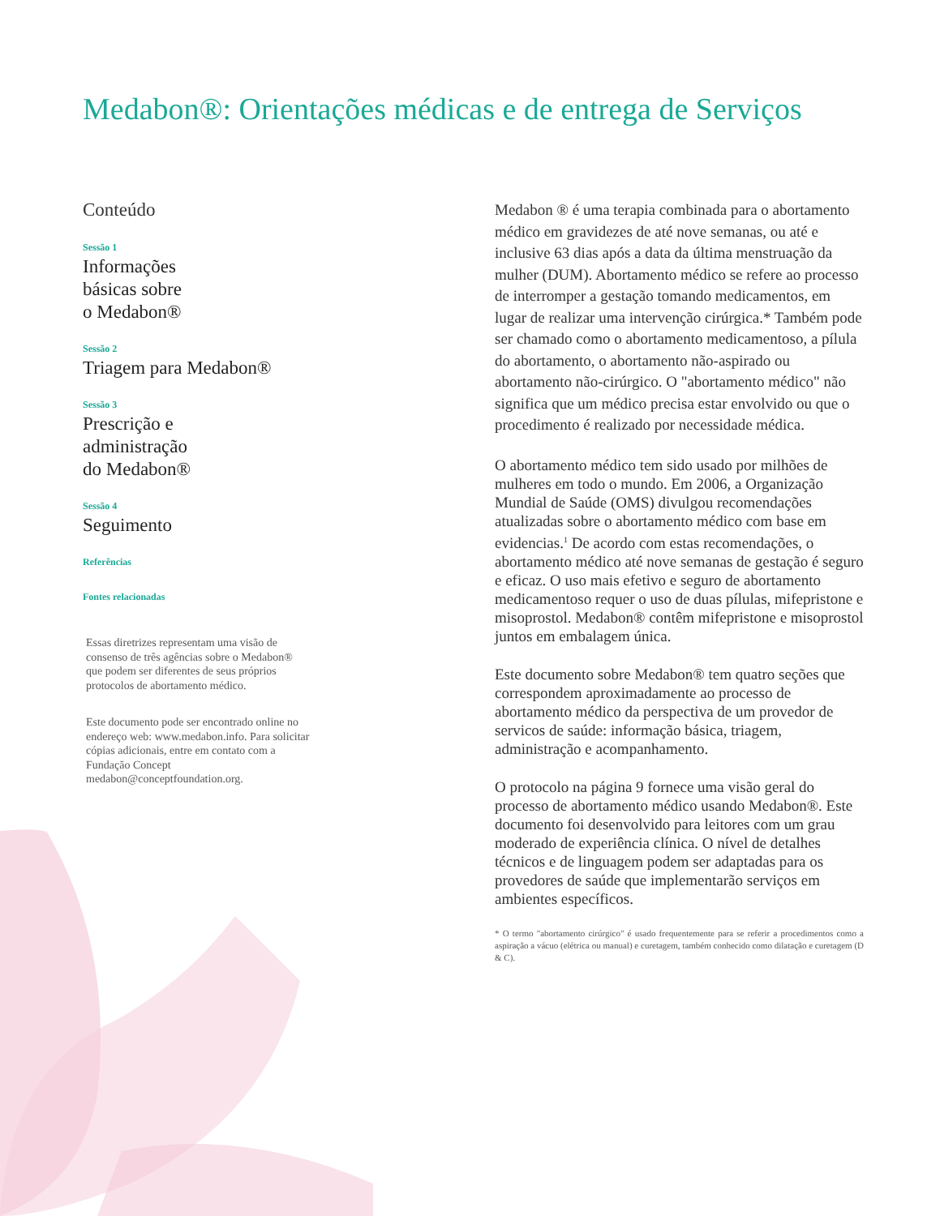Medabon®: Orientações médicas e de entrega de Serviços
Conteúdo
Sessão 1
Informações
básicas sobre
o Medabon®
Sessão 2
Triagem para Medabon®
Sessão 3
Prescrição e
administração
do Medabon®
Sessão 4
Seguimento
Referências
Fontes relacionadas
Essas diretrizes representam uma visão de consenso de três agências sobre o Medabon® que podem ser diferentes de seus próprios protocolos de abortamento médico.
Este documento pode ser encontrado online no endereço web: www.medabon.info. Para solicitar cópias adicionais, entre em contato com a Fundação Concept medabon@conceptfoundation.org.
Medabon ® é uma terapia combinada para o abortamento médico em gravidezes de até nove semanas, ou até e inclusive 63 dias após a data da última menstruação da mulher (DUM). Abortamento médico se refere ao processo de interromper a gestação tomando medicamentos, em lugar de realizar uma intervenção cirúrgica.* Também pode ser chamado como o abortamento medicamentoso, a pílula do abortamento, o abortamento não-aspirado ou abortamento não-cirúrgico. O "abortamento médico" não significa que um médico precisa estar envolvido ou que o procedimento é realizado por necessidade médica.
O abortamento médico tem sido usado por milhões de mulheres em todo o mundo. Em 2006, a Organização Mundial de Saúde (OMS) divulgou recomendações atualizadas sobre o abortamento médico com base em evidencias.<sup>1</sup> De acordo com estas recomendações, o abortamento médico até nove semanas de gestação é seguro e eficaz. O uso mais efetivo e seguro de abortamento medicamentoso requer o uso de duas pílulas, mifepristone e misoprostol. Medabon® contêm mifepristone e misoprostol juntos em embalagem única.
Este documento sobre Medabon® tem quatro seções que correspondem aproximadamente ao processo de abortamento médico da perspectiva de um provedor de servicos de saúde: informação básica, triagem, administração e acompanhamento.
O protocolo na página 9 fornece uma visão geral do processo de abortamento médico usando Medabon®. Este documento foi desenvolvido para leitores com um grau moderado de experiência clínica. O nível de detalhes técnicos e de linguagem podem ser adaptadas para os provedores de saúde que implementarão serviços em ambientes específicos.
* O termo "abortamento cirúrgico" é usado frequentemente para se referir a procedimentos como a aspiração a vácuo (elétrica ou manual) e curetagem, também conhecido como dilatação e curetagem (D & C).